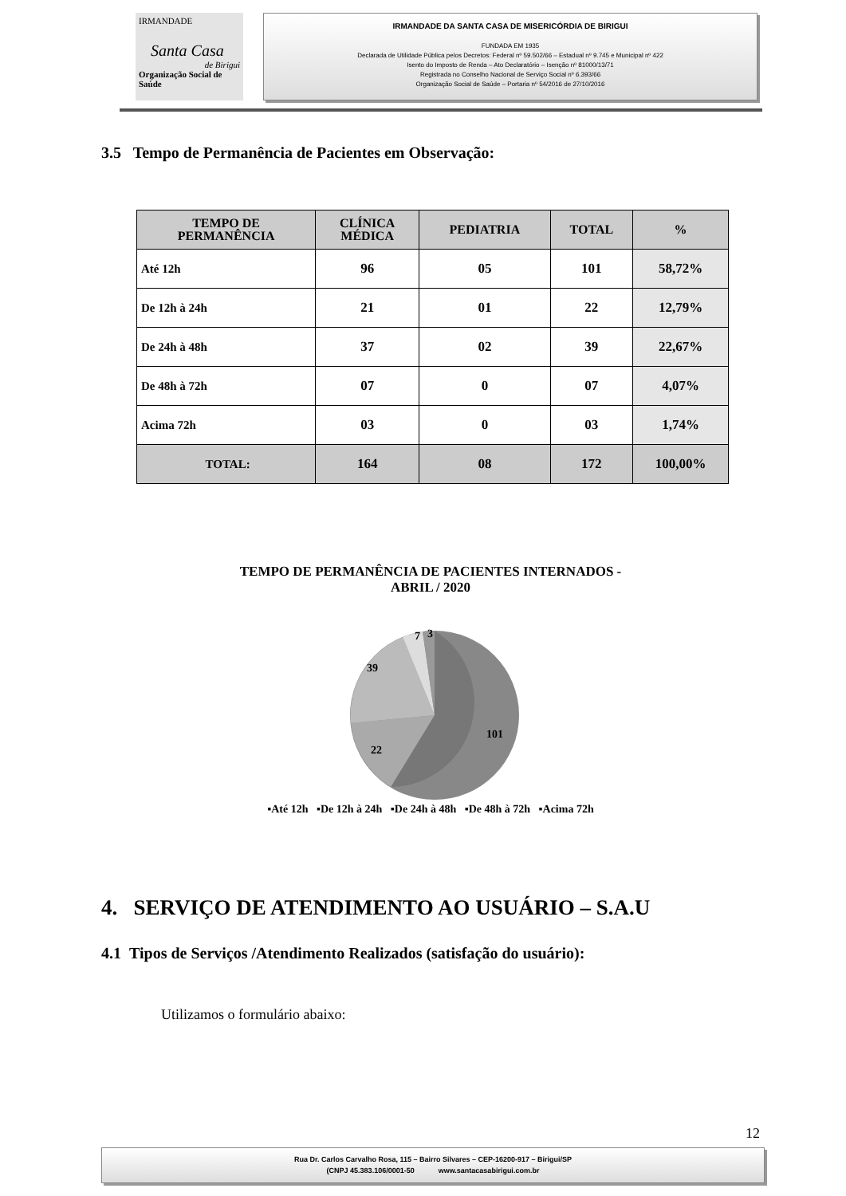IRMANDADE
Santa Casa
de Birigui
Organização Social de Saúde
IRMANDADE DA SANTA CASA DE MISERICÓRDIA DE BIRIGUI
FUNDADA EM 1935
Declarada de Utilidade Pública pelos Decretos: Federal nº 59.502/66 – Estadual nº 9.745 e Municipal nº 422
Isento do Imposto de Renda – Ato Declaratório – Isenção nº 81000/13/71
Registrada no Conselho Nacional de Serviço Social nº 6.393/66
Organização Social de Saúde – Portaria nº 54/2016 de 27/10/2016
3.5 Tempo de Permanência de Pacientes em Observação:
| TEMPO DE PERMANÊNCIA | CLÍNICA MÉDICA | PEDIATRIA | TOTAL | % |
| --- | --- | --- | --- | --- |
| Até 12h | 96 | 05 | 101 | 58,72% |
| De 12h à 24h | 21 | 01 | 22 | 12,79% |
| De 24h à 48h | 37 | 02 | 39 | 22,67% |
| De 48h à 72h | 07 | 0 | 07 | 4,07% |
| Acima 72h | 03 | 0 | 03 | 1,74% |
| TOTAL: | 164 | 08 | 172 | 100,00% |
TEMPO DE PERMANÊNCIA DE PACIENTES INTERNADOS -
ABRIL / 2020
101
22
39
7
3
▪Até 12h ▪De 12h à 24h ▪De 24h à 48h ▪De 48h à 72h ▪Acima 72h
4. SERVIÇO DE ATENDIMENTO AO USUÁRIO – S.A.U
4.1 Tipos de Serviços /Atendimento Realizados (satisfação do usuário):
Utilizamos o formulário abaixo:
12
Rua Dr. Carlos Carvalho Rosa, 115 – Bairro Silvares – CEP-16200-917 – Birigui/SP
(CNPJ 45.383.106/0001-50 www.santacasabirigui.com.br